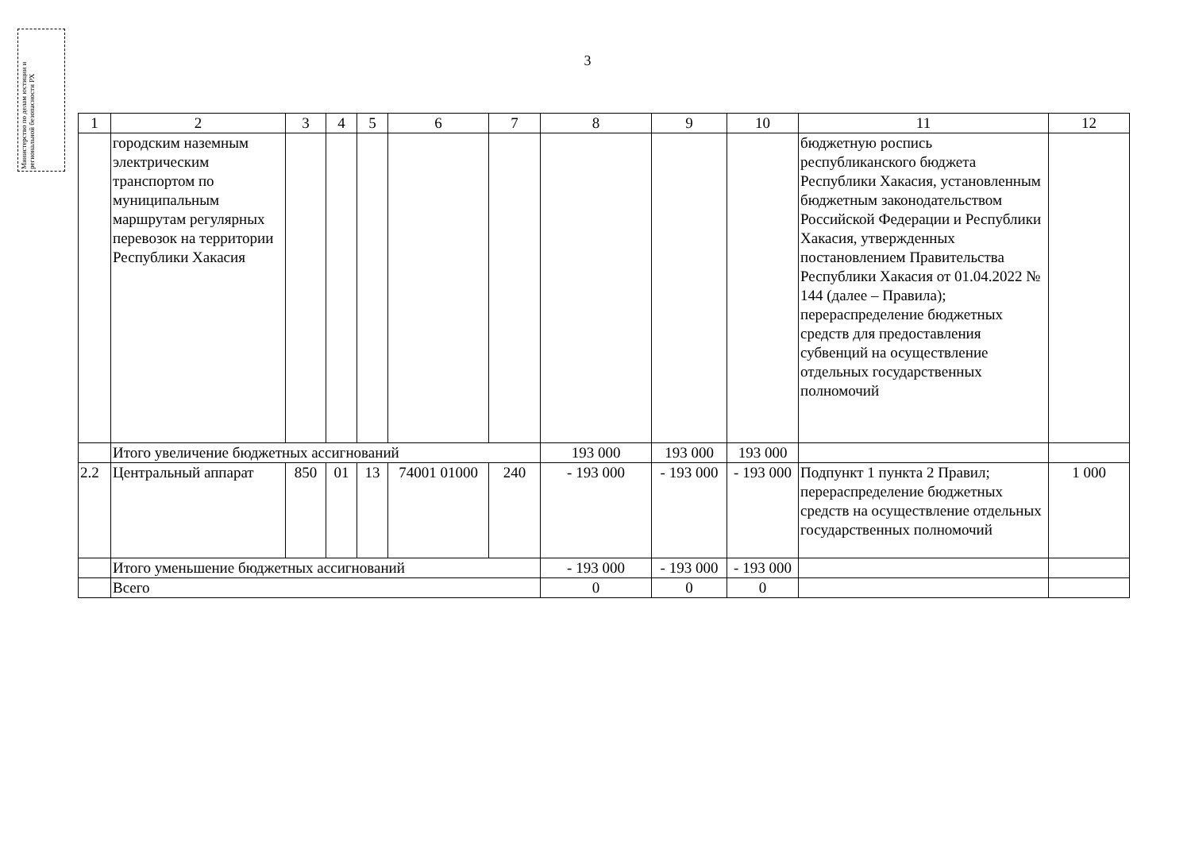Министерство по делам юстиции и региональной безопасности РХ
3
| 1 | 2 | 3 | 4 | 5 | 6 | 7 | 8 | 9 | 10 | 11 | 12 |
| --- | --- | --- | --- | --- | --- | --- | --- | --- | --- | --- | --- |
| | городским наземным электрическим транспортом по муниципальным маршрутам регулярных перевозок на территории Республики Хакасия | | | | | | | | | бюджетную роспись республиканского бюджета Республики Хакасия, установленным бюджетным законодательством Российской Федерации и Республики Хакасия, утвержденных постановлением Правительства Республики Хакасия от 01.04.2022 № 144 (далее – Правила); перераспределение бюджетных средств для предоставления субвенций на осуществление отдельных государственных полномочий | |
| | Итого увеличение бюджетных ассигнований | | | | | | 193 000 | 193 000 | 193 000 | | |
| 2.2 | Центральный аппарат | 850 | 01 | 13 | 74001 01000 | 240 | - 193 000 | - 193 000 | - 193 000 | Подпункт 1 пункта 2 Правил; перераспределение бюджетных средств на осуществление отдельных государственных полномочий | 1 000 |
| | Итого уменьшение бюджетных ассигнований | | | | | | - 193 000 | - 193 000 | - 193 000 | | |
| | Всего | | | | | | 0 | 0 | 0 | | |
​